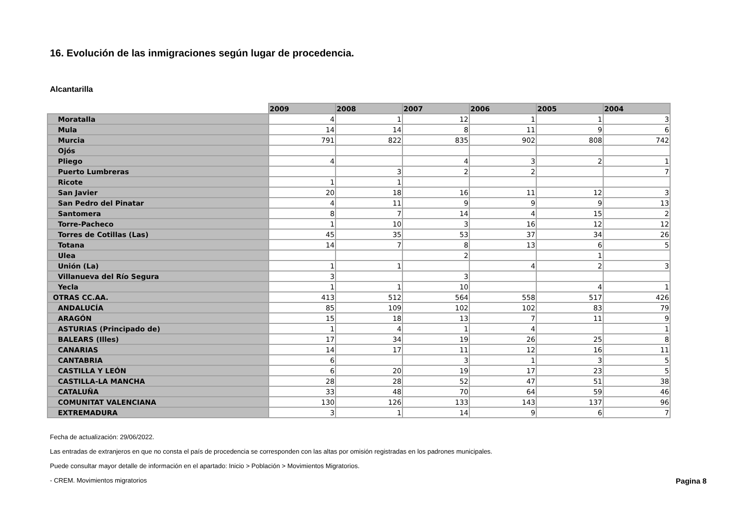16. Evolución de las inmigraciones según lugar de procedencia.
Alcantarilla
| | 2009 | 2008 | 2007 | 2006 | 2005 | 2004 |
| --- | --- | --- | --- | --- | --- | --- |
| Moratalla | 4 | 1 | 12 | 1 | 1 | 3 |
| Mula | 14 | 14 | 8 | 11 | 9 | 6 |
| Murcia | 791 | 822 | 835 | 902 | 808 | 742 |
| Ojós | | | | | | |
| Pliego | 4 | | 4 | 3 | 2 | 1 |
| Puerto Lumbreras | | 3 | 2 | 2 | | 7 |
| Ricote | 1 | 1 | | | | |
| San Javier | 20 | 18 | 16 | 11 | 12 | 3 |
| San Pedro del Pinatar | 4 | 11 | 9 | 9 | 9 | 13 |
| Santomera | 8 | 7 | 14 | 4 | 15 | 2 |
| Torre-Pacheco | 1 | 10 | 3 | 16 | 12 | 12 |
| Torres de Cotillas (Las) | 45 | 35 | 53 | 37 | 34 | 26 |
| Totana | 14 | 7 | 8 | 13 | 6 | 5 |
| Ulea | | | 2 | | 1 | |
| Unión (La) | 1 | 1 | | 4 | 2 | 3 |
| Villanueva del Río Segura | 3 | | 3 | | | |
| Yecla | 1 | 1 | 10 | | 4 | 1 |
| OTRAS CC.AA. | 413 | 512 | 564 | 558 | 517 | 426 |
| ANDALUCÍA | 85 | 109 | 102 | 102 | 83 | 79 |
| ARAGÓN | 15 | 18 | 13 | 7 | 11 | 9 |
| ASTURIAS (Principado de) | 1 | 4 | 1 | 4 | | 1 |
| BALEARS (Illes) | 17 | 34 | 19 | 26 | 25 | 8 |
| CANARIAS | 14 | 17 | 11 | 12 | 16 | 11 |
| CANTABRIA | 6 | | 3 | 1 | 3 | 5 |
| CASTILLA Y LEÓN | 6 | 20 | 19 | 17 | 23 | 5 |
| CASTILLA-LA MANCHA | 28 | 28 | 52 | 47 | 51 | 38 |
| CATALUÑA | 33 | 48 | 70 | 64 | 59 | 46 |
| COMUNITAT VALENCIANA | 130 | 126 | 133 | 143 | 137 | 96 |
| EXTREMADURA | 3 | 1 | 14 | 9 | 6 | 7 |
Fecha de actualización: 29/06/2022.
Las entradas de extranjeros en que no consta el país de procedencia se corresponden con las altas por omisión registradas en los padrones municipales.
Puede consultar mayor detalle de información en el apartado: Inicio > Población > Movimientos Migratorios.
- CREM. Movimientos migratorios Pagina 8